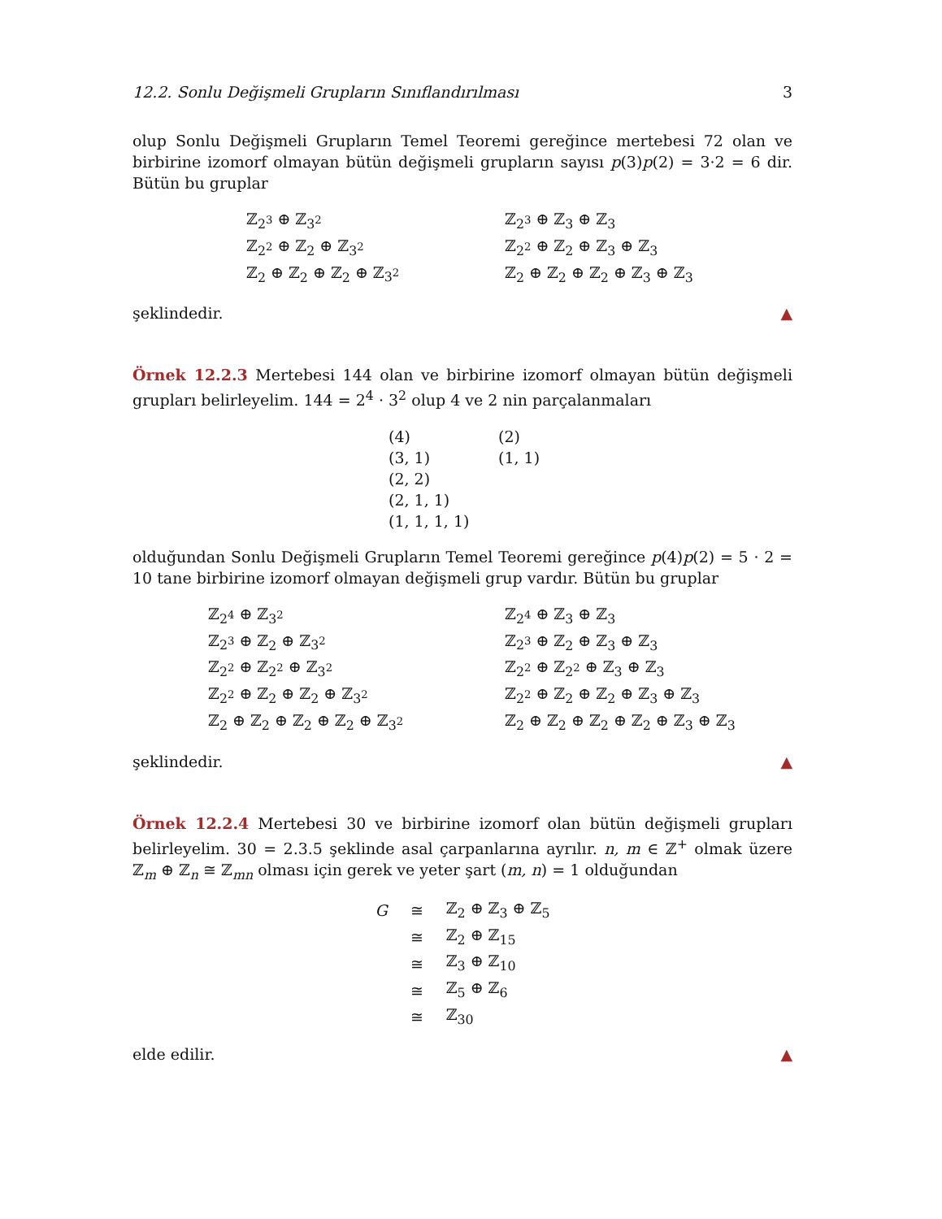12.2. Sonlu Değişmeli Grupların Sınıflandırılması 3
olup Sonlu Değişmeli Grupların Temel Teoremi gereğince mertebesi 72 olan ve birbirine izomorf olmayan bütün değişmeli grupların sayısı p(3)p(2) = 3·2 = 6 dir. Bütün bu gruplar
ℤ<sub>2<sup>3</sup></sub> ⊕ ℤ<sub>3<sup>2</sup></sub>
ℤ<sub>2<sup>2</sup></sub> ⊕ ℤ<sub>2</sub> ⊕ ℤ<sub>3<sup>2</sup></sub>
ℤ<sub>2</sub> ⊕ ℤ<sub>2</sub> ⊕ ℤ<sub>2</sub> ⊕ ℤ<sub>3<sup>2</sup></sub>
ℤ<sub>2<sup>3</sup></sub> ⊕ ℤ<sub>3</sub> ⊕ ℤ<sub>3</sub>
ℤ<sub>2<sup>2</sup></sub> ⊕ ℤ<sub>2</sub> ⊕ ℤ<sub>3</sub> ⊕ ℤ<sub>3</sub>
ℤ<sub>2</sub> ⊕ ℤ<sub>2</sub> ⊕ ℤ<sub>2</sub> ⊕ ℤ<sub>3</sub> ⊕ ℤ<sub>3</sub>
şeklindedir. ▲
Örnek 12.2.3 Mertebesi 144 olan ve birbirine izomorf olmayan bütün değişmeli grupları belirleyelim. 144 = 2<sup>4</sup> · 3<sup>2</sup> olup 4 ve 2 nin parçalanmaları
(4)
(3, 1)
(2, 2)
(2, 1, 1)
(1, 1, 1, 1)
(2)
(1, 1)
olduğundan Sonlu Değişmeli Grupların Temel Teoremi gereğince p(4)p(2) = 5 · 2 = 10 tane birbirine izomorf olmayan değişmeli grup vardır. Bütün bu gruplar
ℤ<sub>2<sup>4</sup></sub> ⊕ ℤ<sub>3<sup>2</sup></sub>
ℤ<sub>2<sup>3</sup></sub> ⊕ ℤ<sub>2</sub> ⊕ ℤ<sub>3<sup>2</sup></sub>
ℤ<sub>2<sup>2</sup></sub> ⊕ ℤ<sub>2<sup>2</sup></sub> ⊕ ℤ<sub>3<sup>2</sup></sub>
ℤ<sub>2<sup>2</sup></sub> ⊕ ℤ<sub>2</sub> ⊕ ℤ<sub>2</sub> ⊕ ℤ<sub>3<sup>2</sup></sub>
ℤ<sub>2</sub> ⊕ ℤ<sub>2</sub> ⊕ ℤ<sub>2</sub> ⊕ ℤ<sub>2</sub> ⊕ ℤ<sub>3<sup>2</sup></sub>
ℤ<sub>2<sup>4</sup></sub> ⊕ ℤ<sub>3</sub> ⊕ ℤ<sub>3</sub>
ℤ<sub>2<sup>3</sup></sub> ⊕ ℤ<sub>2</sub> ⊕ ℤ<sub>3</sub> ⊕ ℤ<sub>3</sub>
ℤ<sub>2<sup>2</sup></sub> ⊕ ℤ<sub>2<sup>2</sup></sub> ⊕ ℤ<sub>3</sub> ⊕ ℤ<sub>3</sub>
ℤ<sub>2<sup>2</sup></sub> ⊕ ℤ<sub>2</sub> ⊕ ℤ<sub>2</sub> ⊕ ℤ<sub>3</sub> ⊕ ℤ<sub>3</sub>
ℤ<sub>2</sub> ⊕ ℤ<sub>2</sub> ⊕ ℤ<sub>2</sub> ⊕ ℤ<sub>2</sub> ⊕ ℤ<sub>3</sub> ⊕ ℤ<sub>3</sub>
şeklindedir. ▲
Örnek 12.2.4 Mertebesi 30 ve birbirine izomorf olan bütün değişmeli grupları belirleyelim. 30 = 2.3.5 şeklinde asal çarpanlarına ayrılır. n, m ∈ ℤ<sup>+</sup> olmak üzere ℤ<sub>m</sub> ⊕ ℤ<sub>n</sub> ≅ ℤ<sub>mn</sub> olması için gerek ve yeter şart (m, n) = 1 olduğundan
| G | ≅ | ℤ<sub>2</sub> ⊕ ℤ<sub>3</sub> ⊕ ℤ<sub>5</sub> |
| | ≅ | ℤ<sub>2</sub> ⊕ ℤ<sub>15</sub> |
| | ≅ | ℤ<sub>3</sub> ⊕ ℤ<sub>10</sub> |
| | ≅ | ℤ<sub>5</sub> ⊕ ℤ<sub>6</sub> |
| | ≅ | ℤ<sub>30</sub> |
elde edilir. ▲